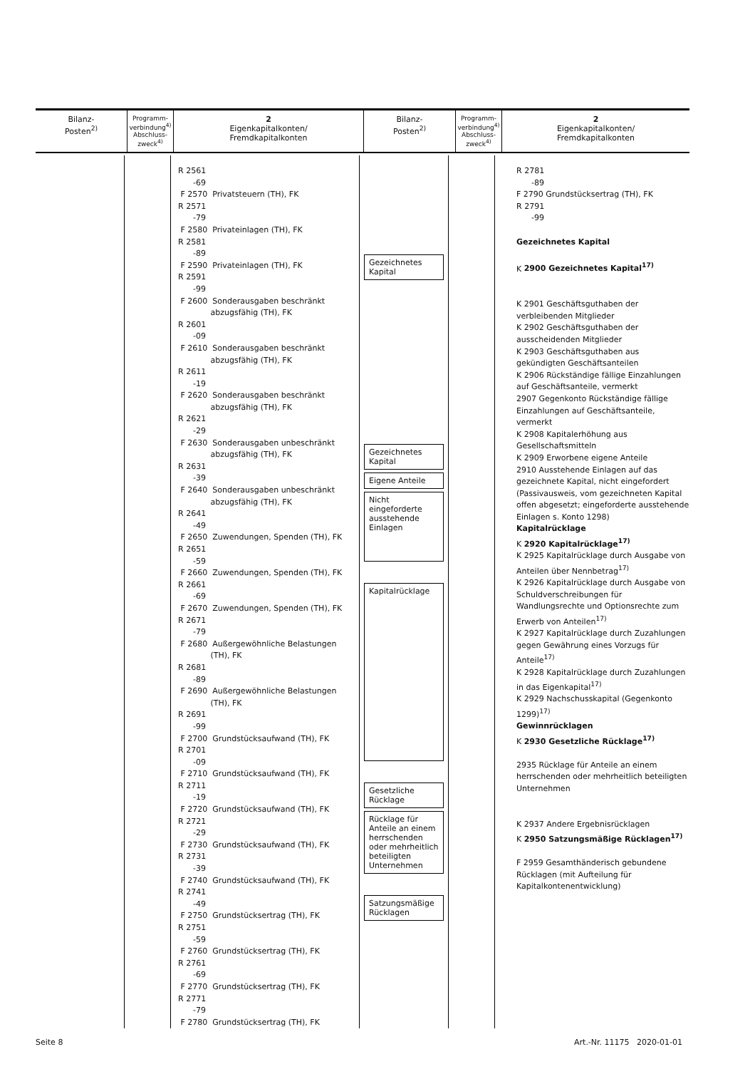| Bilanz- Posten<sup>2)</sup> | Programm- verbindung<sup>4)</sup> Abschluss- zweck<sup>4)</sup> | 2 Eigenkapitalkonten/ Fremdkapitalkonten | Bilanz- Posten<sup>2)</sup> | Programm- verbindung<sup>4)</sup> Abschluss- zweck<sup>4)</sup> | 2 Eigenkapitalkonten/ Fremdkapitalkonten |
R 2561 -69 F 2570 Privatsteuern (TH), FK R 2571 -79 F 2580 Privateinlagen (TH), FK R 2581 -89 F 2590 Privateinlagen (TH), FK R 2591 -99 F 2600 Sonderausgaben beschränkt abzugsfähig (TH), FK R 2601 -09 F 2610 Sonderausgaben beschränkt abzugsfähig (TH), FK R 2611 -19 F 2620 Sonderausgaben beschränkt abzugsfähig (TH), FK R 2621 -29 F 2630 Sonderausgaben unbeschränkt abzugsfähig (TH), FK R 2631 -39 F 2640 Sonderausgaben unbeschränkt abzugsfähig (TH), FK R 2641 -49 F 2650 Zuwendungen, Spenden (TH), FK R 2651 -59 F 2660 Zuwendungen, Spenden (TH), FK R 2661 -69 F 2670 Zuwendungen, Spenden (TH), FK R 2671 -79 F 2680 Außergewöhnliche Belastungen (TH), FK R 2681 -89 F 2690 Außergewöhnliche Belastungen (TH), FK R 2691 -99 F 2700 Grundstücksaufwand (TH), FK R 2701 -09 F 2710 Grundstücksaufwand (TH), FK R 2711 -19 F 2720 Grundstücksaufwand (TH), FK R 2721 -29 F 2730 Grundstücksaufwand (TH), FK R 2731 -39 F 2740 Grundstücksaufwand (TH), FK R 2741 -49 F 2750 Grundstücksertrag (TH), FK R 2751 -59 F 2760 Grundstücksertrag (TH), FK R 2761 -69 F 2770 Grundstücksertrag (TH), FK R 2771 -79 F 2780 Grundstücksertrag (TH), FK
Gezeichnetes Kapital
Gezeichnetes Kapital
Eigene Anteile
Nicht eingeforderte ausstehende Einlagen
Kapitalrücklage
Gesetzliche Rücklage
Rücklage für Anteile an einem herrschenden oder mehrheitlich beteiligten Unternehmen
Satzungsmäßige Rücklagen
R 2781
-89
F 2790 Grundstücksertrag (TH), FK
R 2791
-99
Gezeichnetes Kapital
K 2900 Gezeichnetes Kapital<sup>17)</sup>
K 2901 Geschäftsguthaben der verbleibenden Mitglieder
K 2902 Geschäftsguthaben der ausscheidenden Mitglieder
K 2903 Geschäftsguthaben aus gekündigten Geschäftsanteilen
K 2906 Rückständige fällige Einzahlungen auf Geschäftsanteile, vermerkt
2907 Gegenkonto Rückständige fällige Einzahlungen auf Geschäftsanteile, vermerkt
K 2908 Kapitalerhöhung aus Gesellschaftsmitteln
K 2909 Erworbene eigene Anteile
2910 Ausstehende Einlagen auf das gezeichnete Kapital, nicht eingefordert (Passivausweis, vom gezeichneten Kapital offen abgesetzt; eingeforderte ausstehende Einlagen s. Konto 1298)
Kapitalrücklage
K 2920 Kapitalrücklage<sup>17)</sup>
K 2925 Kapitalrücklage durch Ausgabe von Anteilen über Nennbetrag<sup>17)</sup>
K 2926 Kapitalrücklage durch Ausgabe von Schuldverschreibungen für Wandlungsrechte und Optionsrechte zum Erwerb von Anteilen<sup>17)</sup>
K 2927 Kapitalrücklage durch Zuzahlungen gegen Gewährung eines Vorzugs für Anteile<sup>17)</sup>
K 2928 Kapitalrücklage durch Zuzahlungen in das Eigenkapital<sup>17)</sup>
K 2929 Nachschusskapital (Gegenkonto 1299)<sup>17)</sup>
Gewinnrücklagen
K 2930 Gesetzliche Rücklage<sup>17)</sup>
2935 Rücklage für Anteile an einem herrschenden oder mehrheitlich beteiligten Unternehmen
K 2937 Andere Ergebnisrücklagen
K 2950 Satzungsmäßige Rücklagen<sup>17)</sup>
F 2959 Gesamthänderisch gebundene Rücklagen (mit Aufteilung für Kapitalkontenentwicklung)
Seite 8 Art.-Nr. 11175 2020-01-01